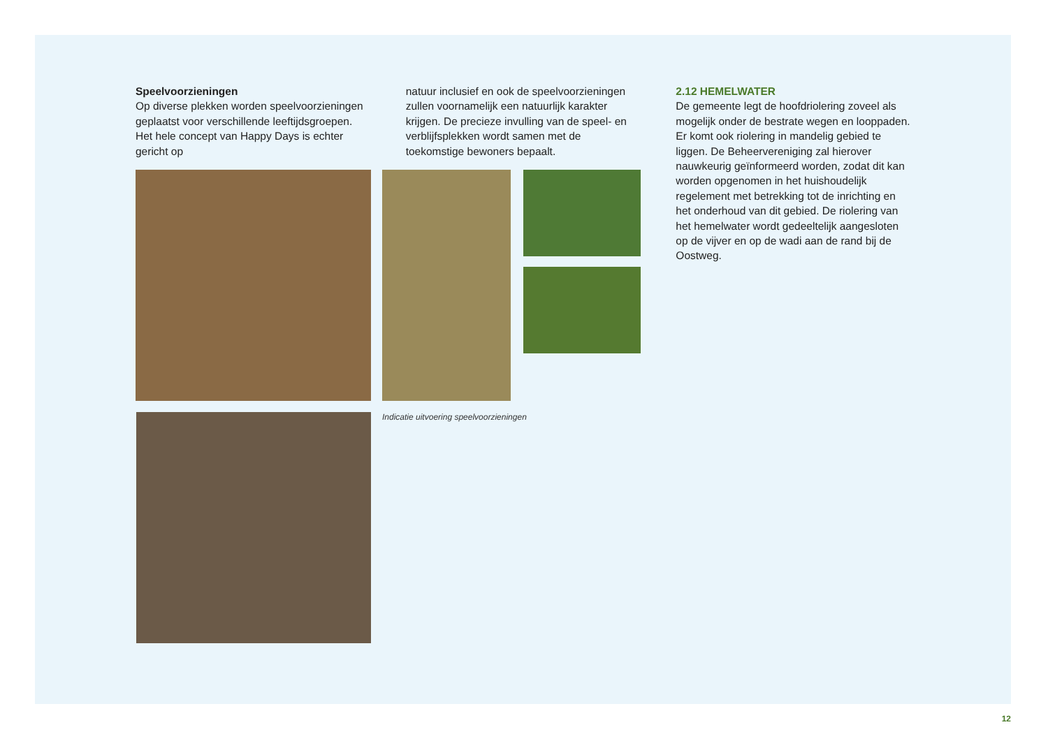Speelvoorzieningen
Op diverse plekken worden speelvoorzieningen geplaatst voor verschillende leeftijdsgroepen. Het hele concept van Happy Days is echter gericht op
natuur inclusief en ook de speelvoorzieningen zullen voornamelijk een natuurlijk karakter krijgen. De precieze invulling van de speel- en verblijfsplekken wordt samen met de toekomstige bewoners bepaalt.
2.12 HEMELWATER
De gemeente legt de hoofdriolering zoveel als mogelijk onder de bestrate wegen en looppaden. Er komt ook riolering in mandelig gebied te liggen. De Beheervereniging zal hierover nauwkeurig geïnformeerd worden, zodat dit kan worden opgenomen in het huishoudelijk regelement met betrekking tot de inrichting en het onderhoud van dit gebied. De riolering van het hemelwater wordt gedeeltelijk aangesloten op de vijver en op de wadi aan de rand bij de Oostweg.
Indicatie uitvoering speelvoorzieningen
12